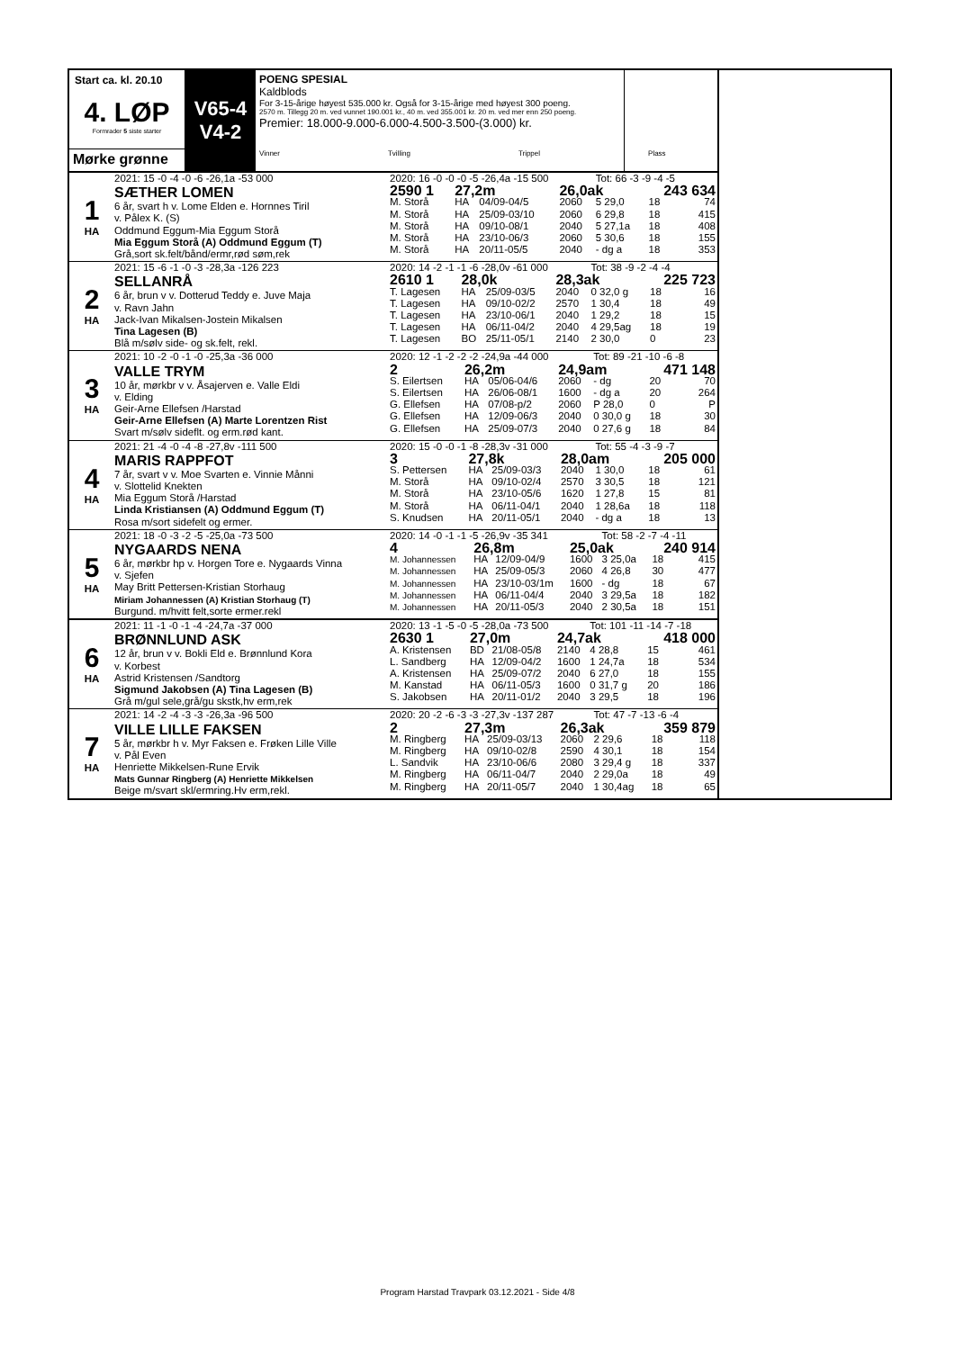Start ca. kl. 20.10
4. LØP
Formrader 5 siste starter
Mørke grønne
V65-4
V4-2
POENG SPESIAL
Kaldblods
For 3-15-årige høyest 535.000 kr. Også for 3-15-årige med høyest 300 poeng.
2570 m. Tillegg 20 m. ved vunnet 190.001 kr., 40 m. ved 355.001 kr. 20 m. ved mer enn 250 poeng.
Premier: 18.000-9.000-6.000-4.500-3.500-(3.000) kr.
Vinner Tvilling Trippel Plass
1
HA
2021: 15 -0 -4 -0 -6 -26,1a -53 000
SÆTHER LOMEN
6 år, svart h v. Lome Elden e. Hornnes Tiril
v. Pålex K. (S)
Oddmund Eggum-Mia Eggum Storå
Mia Eggum Storå (A) Oddmund Eggum (T)
Grå,sort sk.felt/bånd/ermr,rød søm,rek
| 2020: 16 -0 -0 -0 -5 -26,4a -15 500 | | | | Tot: 66 -3 -9 -4 -5 | | | |
| 2590 1 | 27,2m | | 26,0ak | | | 243 634 | |
| M. Storå | HA | 04/09-04/5 | 2060 | 5 29,0 | | 18 | 74 |
| M. Storå | HA | 25/09-03/10 | 2060 | 6 29,8 | | 18 | 415 |
| M. Storå | HA | 09/10-08/1 | 2040 | 5 27,1a | | 18 | 408 |
| M. Storå | HA | 23/10-06/3 | 2060 | 5 30,6 | | 18 | 155 |
| M. Storå | HA | 20/11-05/5 | 2040 | - dg a | | 18 | 353 |
2
HA
2021: 15 -6 -1 -0 -3 -28,3a -126 223
SELLANRÅ
6 år, brun v v. Dotterud Teddy e. Juve Maja
v. Ravn Jahn
Jack-Ivan Mikalsen-Jostein Mikalsen
Tina Lagesen (B)
Blå m/sølv side- og sk.felt, rekl.
| 2020: 14 -2 -1 -1 -6 -28,0v -61 000 | | | | Tot: 38 -9 -2 -4 -4 | | | |
| 2610 1 | 28,0k | | 28,3ak | | | 225 723 | |
| T. Lagesen | HA | 25/09-03/5 | 2040 | 0 32,0 g | | 18 | 16 |
| T. Lagesen | HA | 09/10-02/2 | 2570 | 1 30,4 | | 18 | 49 |
| T. Lagesen | HA | 23/10-06/1 | 2040 | 1 29,2 | | 18 | 15 |
| T. Lagesen | HA | 06/11-04/2 | 2040 | 4 29,5ag | | 18 | 19 |
| T. Lagesen | BO | 25/11-05/1 | 2140 | 2 30,0 | | 0 | 23 |
3
HA
2021: 10 -2 -0 -1 -0 -25,3a -36 000
VALLE TRYM
10 år, mørkbr v v. Åsajerven e. Valle Eldi
v. Elding
Geir-Arne Ellefsen /Harstad
Geir-Arne Ellefsen (A) Marte Lorentzen Rist
Svart m/sølv sideflt. og erm.rød kant.
| 2020: 12 -1 -2 -2 -2 -24,9a -44 000 | | | | Tot: 89 -21 -10 -6 -8 | | | |
| 2 | 26,2m | | 24,9am | | | 471 148 | |
| S. Eilertsen | HA | 05/06-04/6 | 2060 | - dg | | 20 | 70 |
| S. Eilertsen | HA | 26/06-08/1 | 1600 | - dg a | | 20 | 264 |
| G. Ellefsen | HA | 07/08-p/2 | 2060 | P 28,0 | | 0 | P |
| G. Ellefsen | HA | 12/09-06/3 | 2040 | 0 30,0 g | | 18 | 30 |
| G. Ellefsen | HA | 25/09-07/3 | 2040 | 0 27,6 g | | 18 | 84 |
4
HA
2021: 21 -4 -0 -4 -8 -27,8v -111 500
MARIS RAPPFOT
7 år, svart v v. Moe Svarten e. Vinnie Månni
v. Slottelid Knekten
Mia Eggum Storå /Harstad
Linda Kristiansen (A) Oddmund Eggum (T)
Rosa m/sort sidefelt og ermer.
| 2020: 15 -0 -0 -1 -8 -28,3v -31 000 | | | | Tot: 55 -4 -3 -9 -7 | | | |
| 3 | 27,8k | | 28,0am | | | 205 000 | |
| S. Pettersen | HA | 25/09-03/3 | 2040 | 1 30,0 | | 18 | 61 |
| M. Storå | HA | 09/10-02/4 | 2570 | 3 30,5 | | 18 | 121 |
| M. Storå | HA | 23/10-05/6 | 1620 | 1 27,8 | | 15 | 81 |
| M. Storå | HA | 06/11-04/1 | 2040 | 1 28,6a | | 18 | 118 |
| S. Knudsen | HA | 20/11-05/1 | 2040 | - dg a | | 18 | 13 |
5
HA
2021: 18 -0 -3 -2 -5 -25,0a -73 500
NYGAARDS NENA
6 år, mørkbr hp v. Horgen Tore e. Nygaards Vinna
v. Sjefen
May Britt Pettersen-Kristian Storhaug
Miriam Johannessen (A) Kristian Storhaug (T)
Burgund. m/hvitt felt,sorte ermer.rekl
| 2020: 14 -0 -1 -1 -5 -26,9v -35 341 | | | | Tot: 58 -2 -7 -4 -11 | | | |
| 4 | 26,8m | | 25,0ak | | | 240 914 | |
| M. Johannessen | HA | 12/09-04/9 | 1600 | 3 25,0a | | 18 | 415 |
| M. Johannessen | HA | 25/09-05/3 | 2060 | 4 26,8 | | 30 | 477 |
| M. Johannessen | HA | 23/10-03/1m | 1600 | - dg | | 18 | 67 |
| M. Johannessen | HA | 06/11-04/4 | 2040 | 3 29,5a | | 18 | 182 |
| M. Johannessen | HA | 20/11-05/3 | 2040 | 2 30,5a | | 18 | 151 |
6
HA
2021: 11 -1 -0 -1 -4 -24,7a -37 000
BRØNNLUND ASK
12 år, brun v v. Bokli Eld e. Brønnlund Kora
v. Korbest
Astrid Kristensen /Sandtorg
Sigmund Jakobsen (A) Tina Lagesen (B)
Grå m/gul sele,grå/gu skstk,hv erm,rek
| 2020: 13 -1 -5 -0 -5 -28,0a -73 500 | | | | Tot: 101 -11 -14 -7 -18 | | | |
| 2630 1 | 27,0m | | 24,7ak | | | 418 000 | |
| A. Kristensen | BD | 21/08-05/8 | 2140 | 4 28,8 | | 15 | 461 |
| L. Sandberg | HA | 12/09-04/2 | 1600 | 1 24,7a | | 18 | 534 |
| A. Kristensen | HA | 25/09-07/2 | 2040 | 6 27,0 | | 18 | 155 |
| M. Kanstad | HA | 06/11-05/3 | 1600 | 0 31,7 g | | 20 | 186 |
| S. Jakobsen | HA | 20/11-01/2 | 2040 | 3 29,5 | | 18 | 196 |
7
HA
2021: 14 -2 -4 -3 -3 -26,3a -96 500
VILLE LILLE FAKSEN
5 år, mørkbr h v. Myr Faksen e. Frøken Lille Ville
v. Pål Even
Henriette Mikkelsen-Rune Ervik
Mats Gunnar Ringberg (A) Henriette Mikkelsen
Beige m/svart skl/ermring.Hv erm,rekl.
| 2020: 20 -2 -6 -3 -3 -27,3v -137 287 | | | | Tot: 47 -7 -13 -6 -4 | | | |
| 2 | 27,3m | | 26,3ak | | | 359 879 | |
| M. Ringberg | HA | 25/09-03/13 | 2060 | 2 29,6 | | 18 | 118 |
| M. Ringberg | HA | 09/10-02/8 | 2590 | 4 30,1 | | 18 | 154 |
| L. Sandvik | HA | 23/10-06/6 | 2080 | 3 29,4 g | | 18 | 337 |
| M. Ringberg | HA | 06/11-04/7 | 2040 | 2 29,0a | | 18 | 49 |
| M. Ringberg | HA | 20/11-05/7 | 2040 | 1 30,4ag | | 18 | 65 |
Program Harstad Travpark 03.12.2021 - Side 4/8